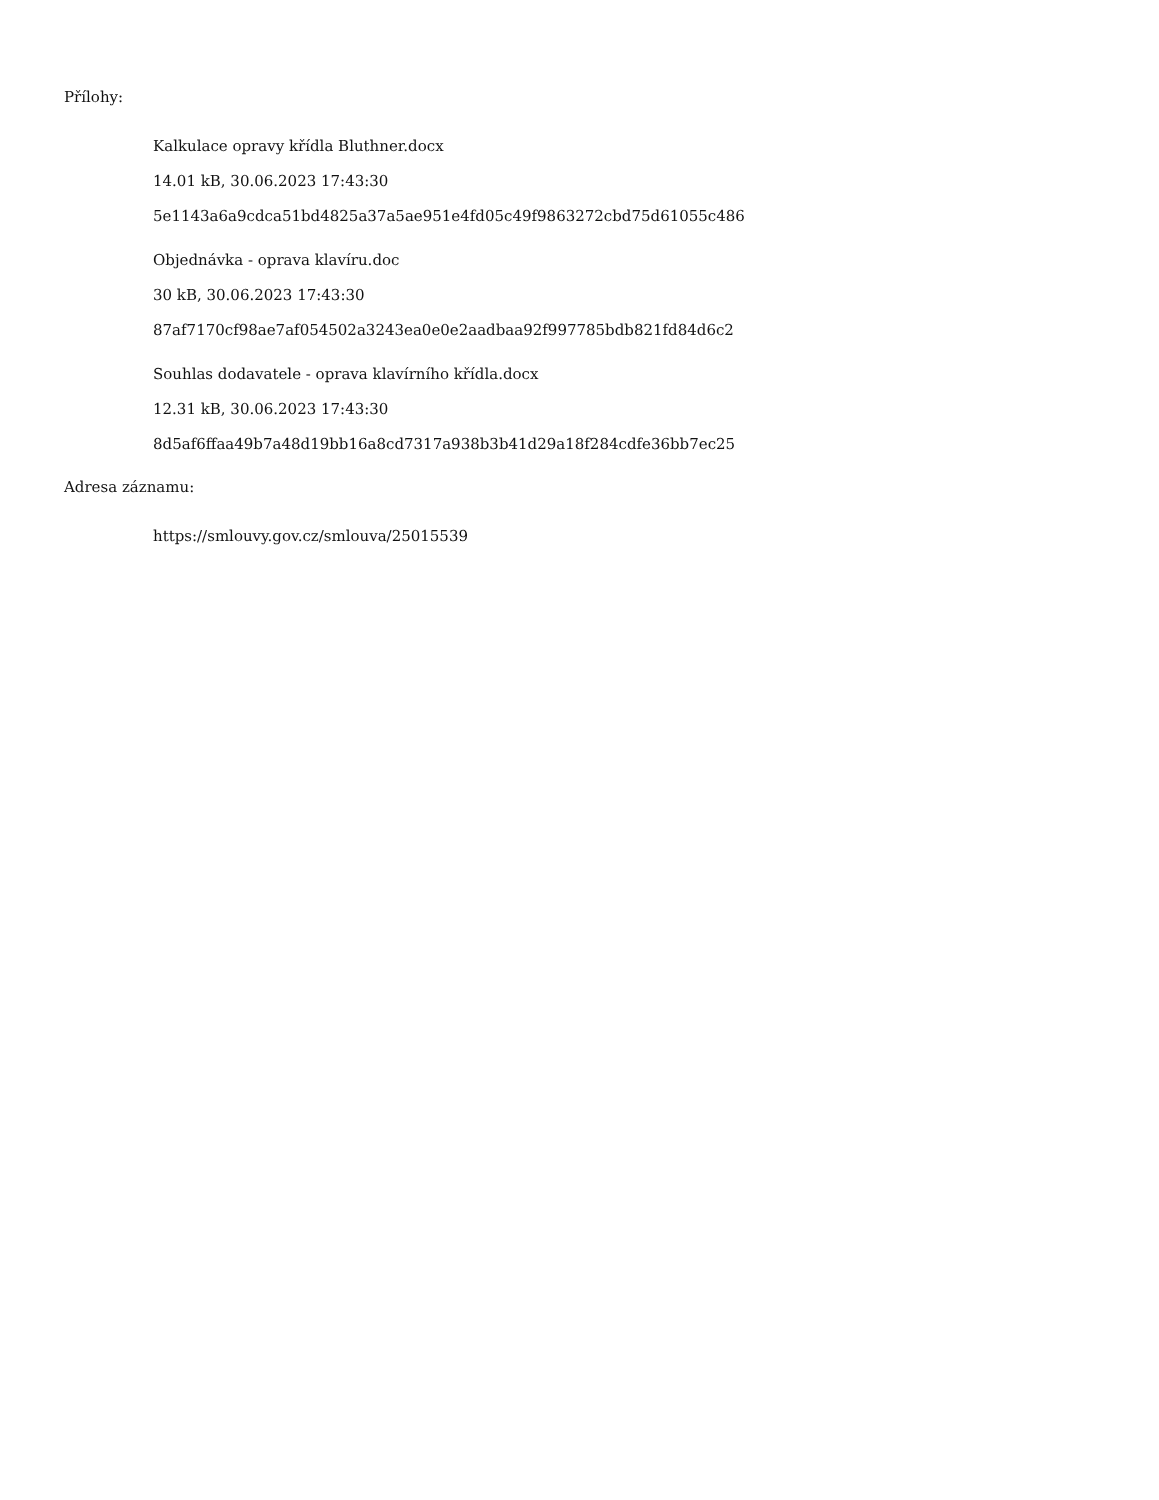Přílohy:
Kalkulace opravy křídla Bluthner.docx
14.01 kB, 30.06.2023 17:43:30
5e1143a6a9cdca51bd4825a37a5ae951e4fd05c49f9863272cbd75d61055c486
Objednávka - oprava klavíru.doc
30 kB, 30.06.2023 17:43:30
87af7170cf98ae7af054502a3243ea0e0e2aadbaa92f997785bdb821fd84d6c2
Souhlas dodavatele - oprava klavírního křídla.docx
12.31 kB, 30.06.2023 17:43:30
8d5af6ffaa49b7a48d19bb16a8cd7317a938b3b41d29a18f284cdfe36bb7ec25
Adresa záznamu:
https://smlouvy.gov.cz/smlouva/25015539